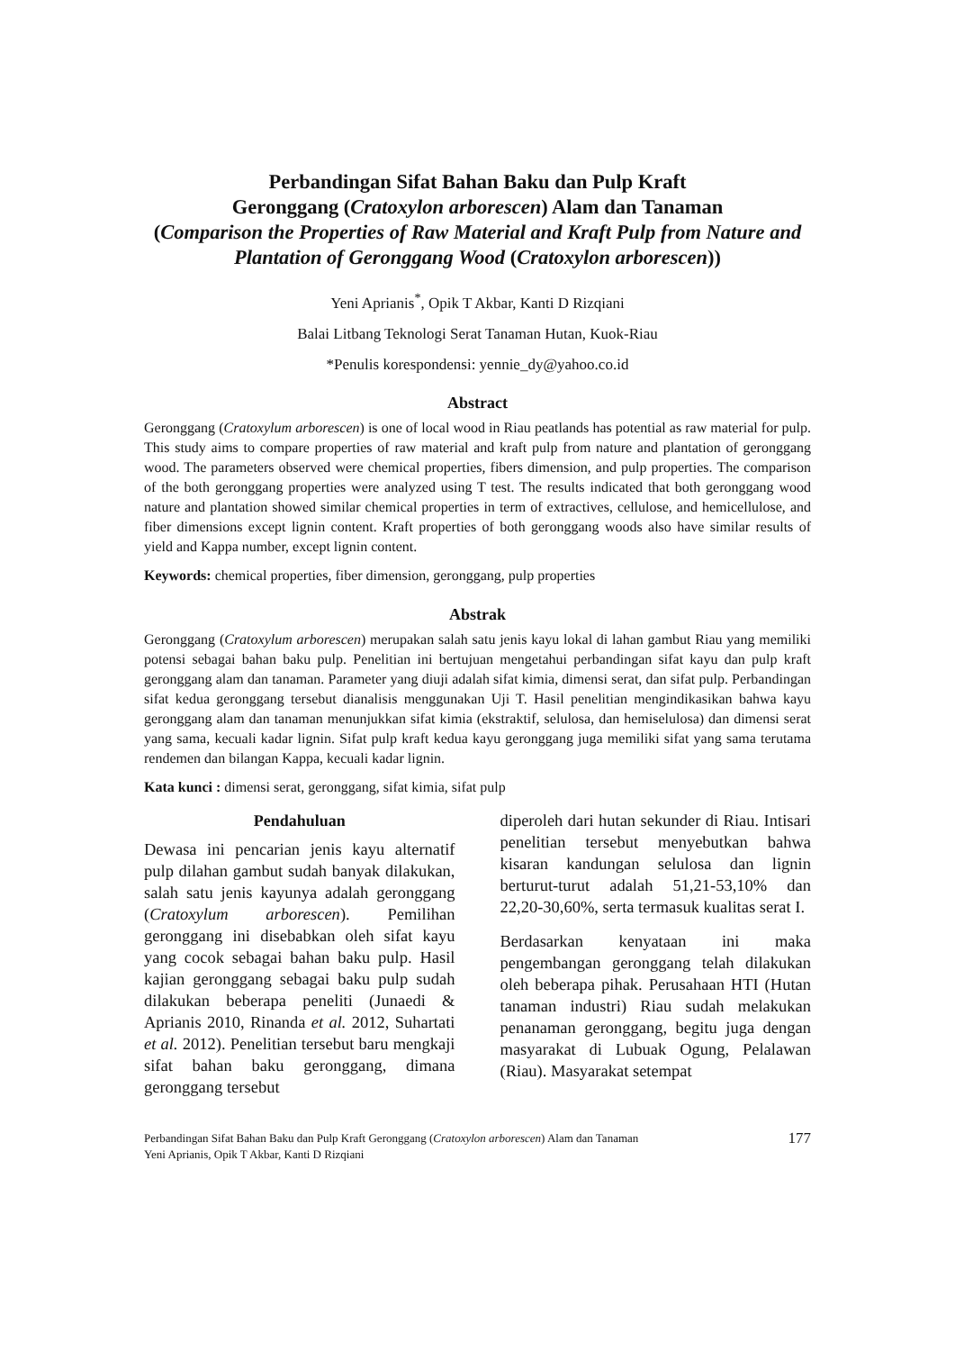Perbandingan Sifat Bahan Baku dan Pulp Kraft
Geronggang (Cratoxylon arborescen) Alam dan Tanaman
(Comparison the Properties of Raw Material and Kraft Pulp from Nature and Plantation of Geronggang Wood (Cratoxylon arborescen))
Yeni Aprianis<sup>*</sup>, Opik T Akbar, Kanti D Rizqiani
Balai Litbang Teknologi Serat Tanaman Hutan, Kuok-Riau
*Penulis korespondensi: yennie_dy@yahoo.co.id
Abstract
Geronggang (Cratoxylum arborescen) is one of local wood in Riau peatlands has potential as raw material for pulp. This study aims to compare properties of raw material and kraft pulp from nature and plantation of geronggang wood. The parameters observed were chemical properties, fibers dimension, and pulp properties. The comparison of the both geronggang properties were analyzed using T test. The results indicated that both geronggang wood nature and plantation showed similar chemical properties in term of extractives, cellulose, and hemicellulose, and fiber dimensions except lignin content. Kraft properties of both geronggang woods also have similar results of yield and Kappa number, except lignin content.
Keywords: chemical properties, fiber dimension, geronggang, pulp properties
Abstrak
Geronggang (Cratoxylum arborescen) merupakan salah satu jenis kayu lokal di lahan gambut Riau yang memiliki potensi sebagai bahan baku pulp. Penelitian ini bertujuan mengetahui perbandingan sifat kayu dan pulp kraft geronggang alam dan tanaman. Parameter yang diuji adalah sifat kimia, dimensi serat, dan sifat pulp. Perbandingan sifat kedua geronggang tersebut dianalisis menggunakan Uji T. Hasil penelitian mengindikasikan bahwa kayu geronggang alam dan tanaman menunjukkan sifat kimia (ekstraktif, selulosa, dan hemiselulosa) dan dimensi serat yang sama, kecuali kadar lignin. Sifat pulp kraft kedua kayu geronggang juga memiliki sifat yang sama terutama rendemen dan bilangan Kappa, kecuali kadar lignin.
Kata kunci : dimensi serat, geronggang, sifat kimia, sifat pulp
Pendahuluan
Dewasa ini pencarian jenis kayu alternatif pulp dilahan gambut sudah banyak dilakukan, salah satu jenis kayunya adalah geronggang (Cratoxylum arborescen). Pemilihan geronggang ini disebabkan oleh sifat kayu yang cocok sebagai bahan baku pulp. Hasil kajian geronggang sebagai baku pulp sudah dilakukan beberapa peneliti (Junaedi & Aprianis 2010, Rinanda et al. 2012, Suhartati et al. 2012). Penelitian tersebut baru mengkaji sifat bahan baku geronggang, dimana geronggang tersebut
diperoleh dari hutan sekunder di Riau. Intisari penelitian tersebut menyebutkan bahwa kisaran kandungan selulosa dan lignin berturut-turut adalah 51,21-53,10% dan 22,20-30,60%, serta termasuk kualitas serat I.
Berdasarkan kenyataan ini maka pengembangan geronggang telah dilakukan oleh beberapa pihak. Perusahaan HTI (Hutan tanaman industri) Riau sudah melakukan penanaman geronggang, begitu juga dengan masyarakat di Lubuak Ogung, Pelalawan (Riau). Masyarakat setempat
Perbandingan Sifat Bahan Baku dan Pulp Kraft Geronggang (Cratoxylon arborescen) Alam dan Tanaman
Yeni Aprianis, Opik T Akbar, Kanti D Rizqiani
177